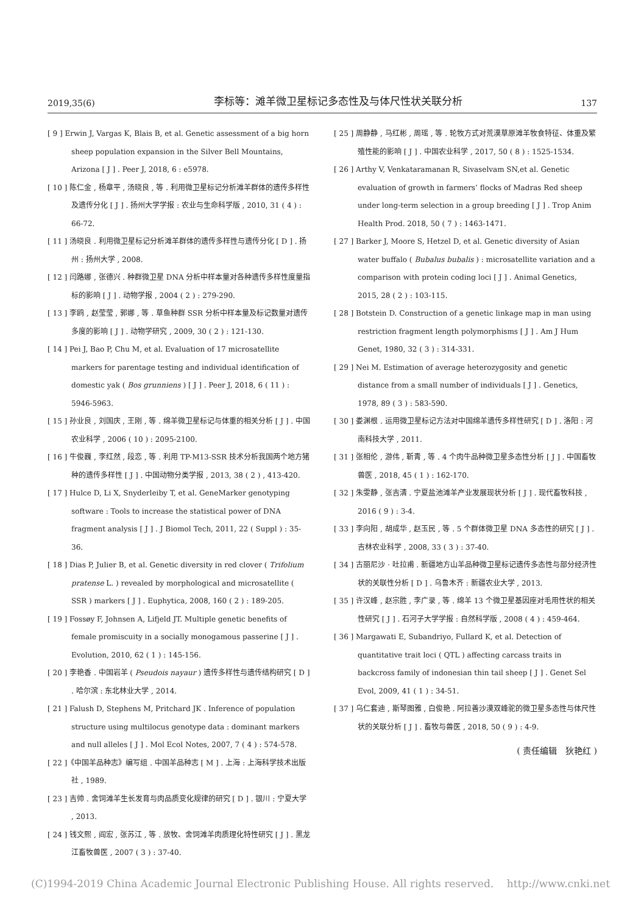2019,35(6) 李标等：滩羊微卫星标记多态性及与体尺性状关联分析 137
[ 9 ] Erwin J, Vargas K, Blais B, et al. Genetic assessment of a big horn sheep population expansion in the Silver Bell Mountains, Arizona [ J ] . Peer J, 2018, 6 : e5978.
[ 10 ] 陈仁金 , 杨章平 , 汤晓良 , 等 . 利用微卫星标记分析滩羊群体的遗传多样性及遗传分化 [ J ] . 扬州大学学报 : 农业与生命科学版 , 2010, 31 ( 4 ) : 66-72.
[ 11 ] 汤晓良 . 利用微卫星标记分析滩羊群体的遗传多样性与遗传分化 [ D ] . 扬州 : 扬州大学 , 2008.
[ 12 ] 闫路娜 , 张德兴 . 种群微卫星 DNA 分析中样本量对各种遗传多样性度量指标的影响 [ J ] . 动物学报 , 2004 ( 2 ) : 279-290.
[ 13 ] 李鸥 , 赵莹莹 , 郭娜 , 等 . 草鱼种群 SSR 分析中样本量及标记数量对遗传多度的影响 [ J ] . 动物学研究 , 2009, 30 ( 2 ) : 121-130.
[ 14 ] Pei J, Bao P, Chu M, et al. Evaluation of 17 microsatellite markers for parentage testing and individual identification of domestic yak ( Bos grunniens ) [ J ] . Peer J, 2018, 6 ( 11 ) : 5946-5963.
[ 15 ] 孙业良 , 刘国庆 , 王刚 , 等 . 绵羊微卫星标记与体重的相关分析 [ J ] . 中国农业科学 , 2006 ( 10 ) : 2095-2100.
[ 16 ] 牛俊巍 , 李红然 , 段恋 , 等 . 利用 TP-M13-SSR 技术分析我国两个地方猪种的遗传多样性 [ J ] . 中国动物分类学报 , 2013, 38 ( 2 ) , 413-420.
[ 17 ] Hulce D, Li X, Snyderleiby T, et al. GeneMarker genotyping software : Tools to increase the statistical power of DNA fragment analysis [ J ] . J Biomol Tech, 2011, 22 ( Suppl ) : 35-36.
[ 18 ] Dias P, Julier B, et al. Genetic diversity in red clover ( Trifolium pratense L. ) revealed by morphological and microsatellite ( SSR ) markers [ J ] . Euphytica, 2008, 160 ( 2 ) : 189-205.
[ 19 ] Fossøy F, Johnsen A, Lifjeld JT. Multiple genetic benefits of female promiscuity in a socially monogamous passerine [ J ] . Evolution, 2010, 62 ( 1 ) : 145-156.
[ 20 ] 李艳香 . 中国岩羊 ( Pseudois nayaur ) 遗传多样性与遗传结构研究 [ D ] . 哈尔滨 : 东北林业大学 , 2014.
[ 21 ] Falush D, Stephens M, Pritchard JK . Inference of population structure using multilocus genotype data : dominant markers and null alleles [ J ] . Mol Ecol Notes, 2007, 7 ( 4 ) : 574-578.
[ 22 ]《中国羊品种志》编写组 . 中国羊品种志 [ M ] . 上海 : 上海科学技术出版社 , 1989.
[ 23 ] 吉帅 . 舍饲滩羊生长发育与肉品质变化规律的研究 [ D ] . 银川 : 宁夏大学 , 2013.
[ 24 ] 钱文熙 , 阎宏 , 张苏江 , 等 . 放牧、舍饲滩羊肉质理化特性研究 [ J ] . 黑龙江畜牧兽医 , 2007 ( 3 ) : 37-40.
[ 25 ] 周静静 , 马红彬 , 周瑶 , 等 . 轮牧方式对荒漠草原滩羊牧食特征、体重及繁殖性能的影响 [ J ] . 中国农业科学 , 2017, 50 ( 8 ) : 1525-1534.
[ 26 ] Arthy V, Venkataramanan R, Sivaselvam SN,et al. Genetic evaluation of growth in farmers’ flocks of Madras Red sheep under long-term selection in a group breeding [ J ] . Trop Anim Health Prod. 2018, 50 ( 7 ) : 1463-1471.
[ 27 ] Barker J, Moore S, Hetzel D, et al. Genetic diversity of Asian water buffalo ( Bubalus bubalis ) : microsatellite variation and a comparison with protein coding loci [ J ] . Animal Genetics, 2015, 28 ( 2 ) : 103-115.
[ 28 ] Botstein D. Construction of a genetic linkage map in man using restriction fragment length polymorphisms [ J ] . Am J Hum Genet, 1980, 32 ( 3 ) : 314-331.
[ 29 ] Nei M. Estimation of average heterozygosity and genetic distance from a small number of individuals [ J ] . Genetics, 1978, 89 ( 3 ) : 583-590.
[ 30 ] 娄渊根 . 运用微卫星标记方法对中国绵羊遗传多样性研究 [ D ] . 洛阳 : 河南科技大学 , 2011.
[ 31 ] 张相伦 , 游伟 , 靳青 , 等 . 4 个肉牛品种微卫星多态性分析 [ J ] . 中国畜牧兽医 , 2018, 45 ( 1 ) : 162-170.
[ 32 ] 朱雯静 , 张吉清 . 宁夏盐池滩羊产业发展现状分析 [ J ] . 现代畜牧科技 , 2016 ( 9 ) : 3-4.
[ 33 ] 李向阳 , 胡成华 , 赵玉民 , 等 . 5 个群体微卫星 DNA 多态性的研究 [ J ] . 吉林农业科学 , 2008, 33 ( 3 ) : 37-40.
[ 34 ] 古丽尼沙 · 吐拉甫 . 新疆地方山羊品种微卫星标记遗传多态性与部分经济性状的关联性分析 [ D ] . 乌鲁木齐 : 新疆农业大学 , 2013.
[ 35 ] 许汉峰 , 赵宗胜 , 李广录 , 等 . 绵羊 13 个微卫星基因座对毛用性状的相关性研究 [ J ] . 石河子大学学报 : 自然科学版 , 2008 ( 4 ) : 459-464.
[ 36 ] Margawati E, Subandriyo, Fullard K, et al. Detection of quantitative trait loci ( QTL ) affecting carcass traits in backcross family of indonesian thin tail sheep [ J ] . Genet Sel Evol, 2009, 41 ( 1 ) : 34-51.
[ 37 ] 乌仁套迪 , 斯琴图雅 , 白俊艳 . 阿拉善沙漠双峰驼的微卫星多态性与体尺性状的关联分析 [ J ] . 畜牧与兽医 , 2018, 50 ( 9 ) : 4-9.
( 责任编辑　狄艳红 )
(C)1994-2019 China Academic Journal Electronic Publishing House. All rights reserved. http://www.cnki.net